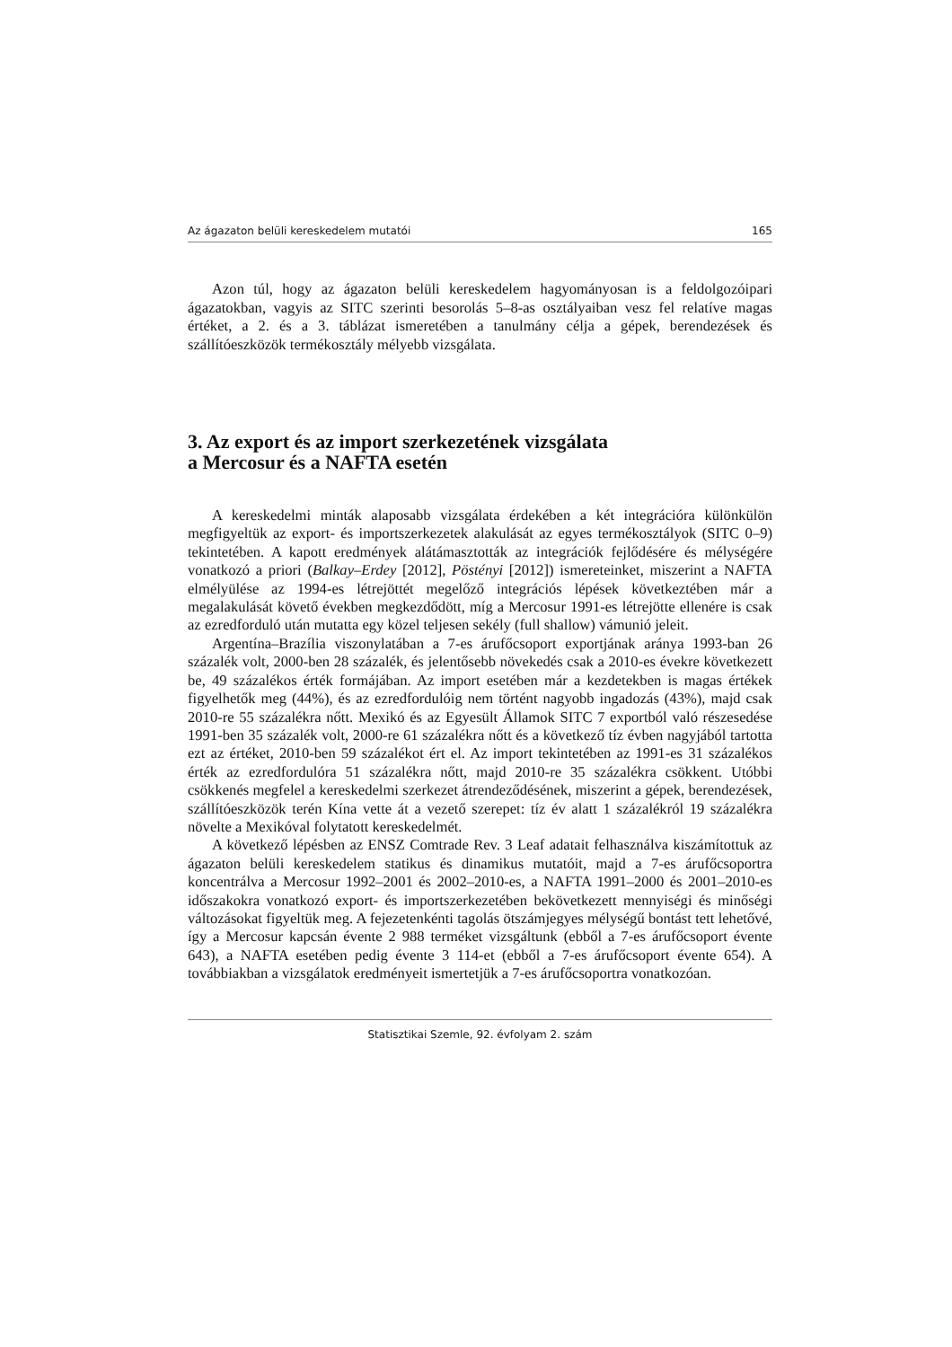Az ágazaton belüli kereskedelem mutatói 165
Azon túl, hogy az ágazaton belüli kereskedelem hagyományosan is a feldolgozóipari ágazatokban, vagyis az SITC szerinti besorolás 5–8-as osztályaiban vesz fel relatíve magas értéket, a 2. és a 3. táblázat ismeretében a tanulmány célja a gépek, berendezések és szállítóeszközök termékosztály mélyebb vizsgálata.
3. Az export és az import szerkezetének vizsgálata
a Mercosur és a NAFTA esetén
A kereskedelmi minták alaposabb vizsgálata érdekében a két integrációra különkülön megfigyeltük az export- és importszerkezetek alakulását az egyes termékosztályok (SITC 0–9) tekintetében. A kapott eredmények alátámasztották az integrációk fejlődésére és mélységére vonatkozó a priori (Balkay–Erdey [2012], Pöstényi [2012]) ismereteinket, miszerint a NAFTA elmélyülése az 1994-es létrejöttét megelőző integrációs lépések következtében már a megalakulását követő években megkezdődött, míg a Mercosur 1991-es létrejötte ellenére is csak az ezredforduló után mutatta egy közel teljesen sekély (full shallow) vámunió jeleit.
Argentína–Brazília viszonylatában a 7-es árufőcsoport exportjának aránya 1993-ban 26 százalék volt, 2000-ben 28 százalék, és jelentősebb növekedés csak a 2010-es évekre következett be, 49 százalékos érték formájában. Az import esetében már a kezdetekben is magas értékek figyelhetők meg (44%), és az ezredfordulóig nem történt nagyobb ingadozás (43%), majd csak 2010-re 55 százalékra nőtt. Mexikó és az Egyesült Államok SITC 7 exportból való részesedése 1991-ben 35 százalék volt, 2000-re 61 százalékra nőtt és a következő tíz évben nagyjából tartotta ezt az értéket, 2010-ben 59 százalékot ért el. Az import tekintetében az 1991-es 31 százalékos érték az ezredfordulóra 51 százalékra nőtt, majd 2010-re 35 százalékra csökkent. Utóbbi csökkenés megfelel a kereskedelmi szerkezet átrendeződésének, miszerint a gépek, berendezések, szállítóeszközök terén Kína vette át a vezető szerepet: tíz év alatt 1 százalékról 19 százalékra növelte a Mexikóval folytatott kereskedelmét.
A következő lépésben az ENSZ Comtrade Rev. 3 Leaf adatait felhasználva kiszámítottuk az ágazaton belüli kereskedelem statikus és dinamikus mutatóit, majd a 7-es árufőcsoportra koncentrálva a Mercosur 1992–2001 és 2002–2010-es, a NAFTA 1991–2000 és 2001–2010-es időszakokra vonatkozó export- és importszerkezetében bekövetkezett mennyiségi és minőségi változásokat figyeltük meg. A fejezetenkénti tagolás ötszámjegyes mélységű bontást tett lehetővé, így a Mercosur kapcsán évente 2 988 terméket vizsgáltunk (ebből a 7-es árufőcsoport évente 643), a NAFTA esetében pedig évente 3 114-et (ebből a 7-es árufőcsoport évente 654). A továbbiakban a vizsgálatok eredményeit ismertetjük a 7-es árufőcsoportra vonatkozóan.
Statisztikai Szemle, 92. évfolyam 2. szám